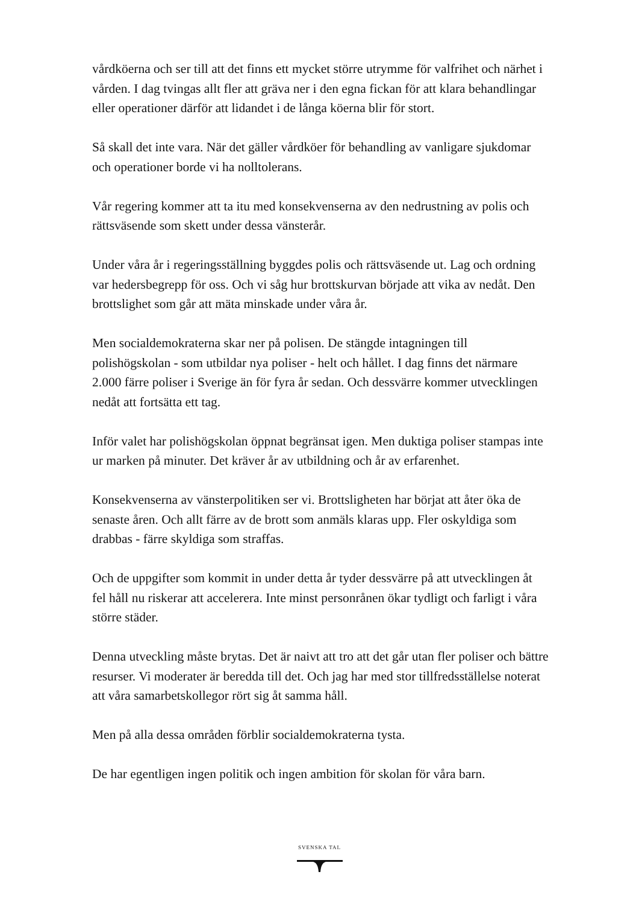vårdköerna och ser till att det finns ett mycket större utrymme för valfrihet och närhet i vården. I dag tvingas allt fler att gräva ner i den egna fickan för att klara behandlingar eller operationer därför att lidandet i de långa köerna blir för stort.
Så skall det inte vara. När det gäller vårdköer för behandling av vanligare sjukdomar och operationer borde vi ha nolltolerans.
Vår regering kommer att ta itu med konsekvenserna av den nedrustning av polis och rättsväsende som skett under dessa vänsterår.
Under våra år i regeringsställning byggdes polis och rättsväsende ut. Lag och ordning var hedersbegrepp för oss. Och vi såg hur brottskurvan började att vika av nedåt. Den brottslighet som går att mäta minskade under våra år.
Men socialdemokraterna skar ner på polisen. De stängde intagningen till polishögskolan - som utbildar nya poliser - helt och hållet. I dag finns det närmare 2.000 färre poliser i Sverige än för fyra år sedan. Och dessvärre kommer utvecklingen nedåt att fortsätta ett tag.
Inför valet har polishögskolan öppnat begränsat igen. Men duktiga poliser stampas inte ur marken på minuter. Det kräver år av utbildning och år av erfarenhet.
Konsekvenserna av vänsterpolitiken ser vi. Brottsligheten har börjat att åter öka de senaste åren. Och allt färre av de brott som anmäls klaras upp. Fler oskyldiga som drabbas - färre skyldiga som straffas.
Och de uppgifter som kommit in under detta år tyder dessvärre på att utvecklingen åt fel håll nu riskerar att accelerera. Inte minst personrånen ökar tydligt och farligt i våra större städer.
Denna utveckling måste brytas. Det är naivt att tro att det går utan fler poliser och bättre resurser. Vi moderater är beredda till det. Och jag har med stor tillfredsställelse noterat att våra samarbetskollegor rört sig åt samma håll.
Men på alla dessa områden förblir socialdemokraterna tysta.
De har egentligen ingen politik och ingen ambition för skolan för våra barn.
SVENSKA TAL